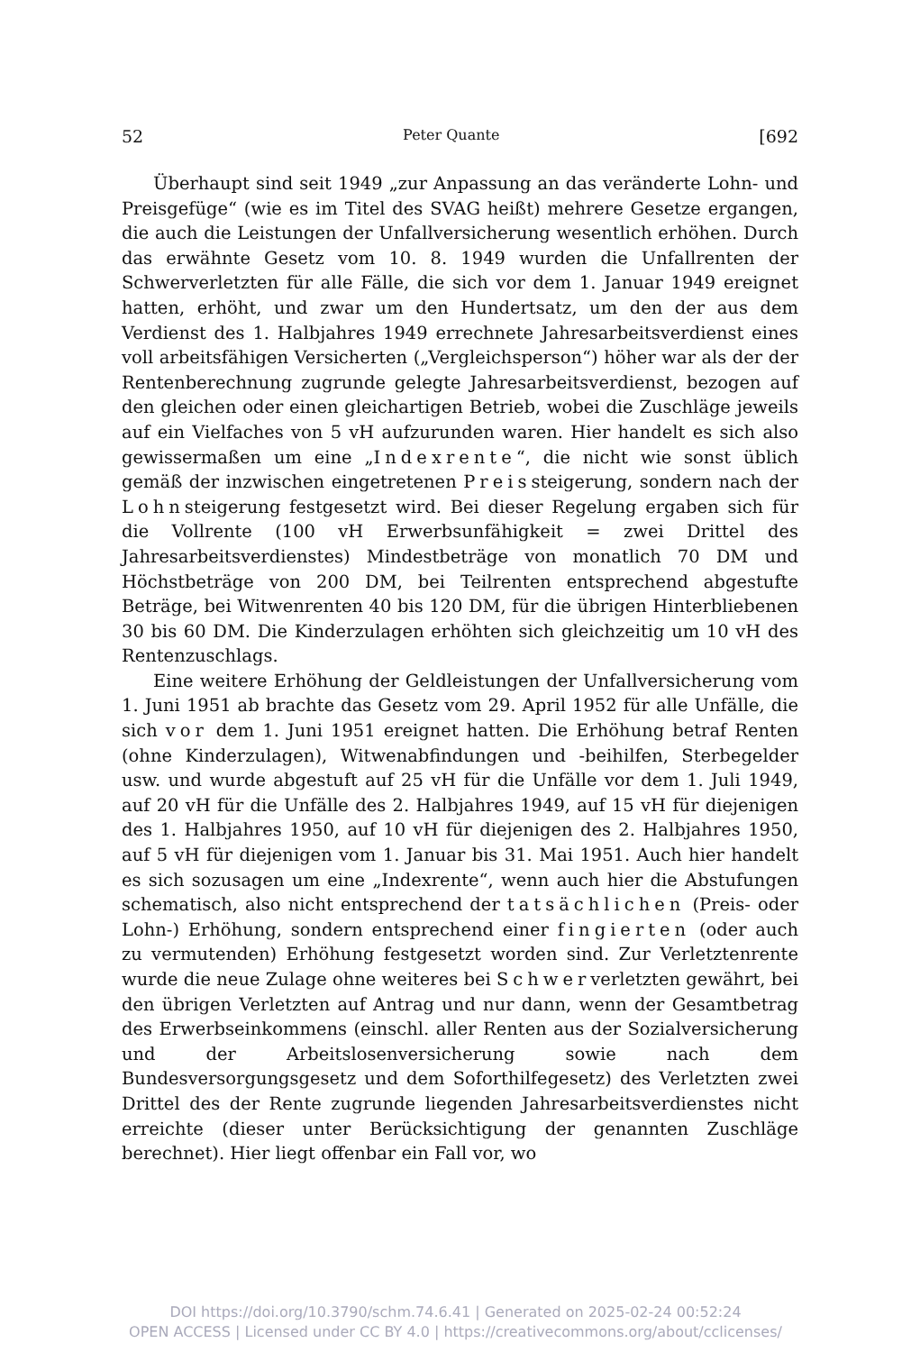52 Peter Quante [692
Überhaupt sind seit 1949 „zur Anpassung an das veränderte Lohn- und Preisgefüge“ (wie es im Titel des SVAG heißt) mehrere Gesetze ergangen, die auch die Leistungen der Unfallversicherung wesentlich erhöhen. Durch das erwähnte Gesetz vom 10. 8. 1949 wurden die Unfallrenten der Schwerverletzten für alle Fälle, die sich vor dem 1. Januar 1949 ereignet hatten, erhöht, und zwar um den Hundertsatz, um den der aus dem Verdienst des 1. Halbjahres 1949 errechnete Jahresarbeitsverdienst eines voll arbeitsfähigen Versicherten („Vergleichsperson“) höher war als der der Rentenberechnung zugrunde gelegte Jahresarbeitsverdienst, bezogen auf den gleichen oder einen gleichartigen Betrieb, wobei die Zuschläge jeweils auf ein Vielfaches von 5 vH aufzurunden waren. Hier handelt es sich also gewissermaßen um eine „Indexrente“, die nicht wie sonst üblich gemäß der inzwischen eingetretenen Preissteigerung, sondern nach der Lohnsteigerung festgesetzt wird. Bei dieser Regelung ergaben sich für die Vollrente (100 vH Erwerbsunfähigkeit = zwei Drittel des Jahresarbeitsverdienstes) Mindestbeträge von monatlich 70 DM und Höchstbeträge von 200 DM, bei Teilrenten entsprechend abgestufte Beträge, bei Witwenrenten 40 bis 120 DM, für die übrigen Hinterbliebenen 30 bis 60 DM. Die Kinderzulagen erhöhten sich gleichzeitig um 10 vH des Rentenzuschlags.
Eine weitere Erhöhung der Geldleistungen der Unfallversicherung vom 1. Juni 1951 ab brachte das Gesetz vom 29. April 1952 für alle Unfälle, die sich vor dem 1. Juni 1951 ereignet hatten. Die Erhöhung betraf Renten (ohne Kinderzulagen), Witwenabfindungen und -beihilfen, Sterbegelder usw. und wurde abgestuft auf 25 vH für die Unfälle vor dem 1. Juli 1949, auf 20 vH für die Unfälle des 2. Halbjahres 1949, auf 15 vH für diejenigen des 1. Halbjahres 1950, auf 10 vH für diejenigen des 2. Halbjahres 1950, auf 5 vH für diejenigen vom 1. Januar bis 31. Mai 1951. Auch hier handelt es sich sozusagen um eine „Indexrente“, wenn auch hier die Abstufungen schematisch, also nicht entsprechend der tatsächlichen (Preis- oder Lohn-) Erhöhung, sondern entsprechend einer fingierten (oder auch zu vermutenden) Erhöhung festgesetzt worden sind. Zur Verletztenrente wurde die neue Zulage ohne weiteres bei Schwerverletzten gewährt, bei den übrigen Verletzten auf Antrag und nur dann, wenn der Gesamtbetrag des Erwerbseinkommens (einschl. aller Renten aus der Sozialversicherung und der Arbeitslosenversicherung sowie nach dem Bundesversorgungsgesetz und dem Soforthilfegesetz) des Verletzten zwei Drittel des der Rente zugrunde liegenden Jahresarbeitsverdienstes nicht erreichte (dieser unter Berücksichtigung der genannten Zuschläge berechnet). Hier liegt offenbar ein Fall vor, wo
DOI https://doi.org/10.3790/schm.74.6.41 | Generated on 2025-02-24 00:52:24
OPEN ACCESS | Licensed under CC BY 4.0 | https://creativecommons.org/about/cclicenses/